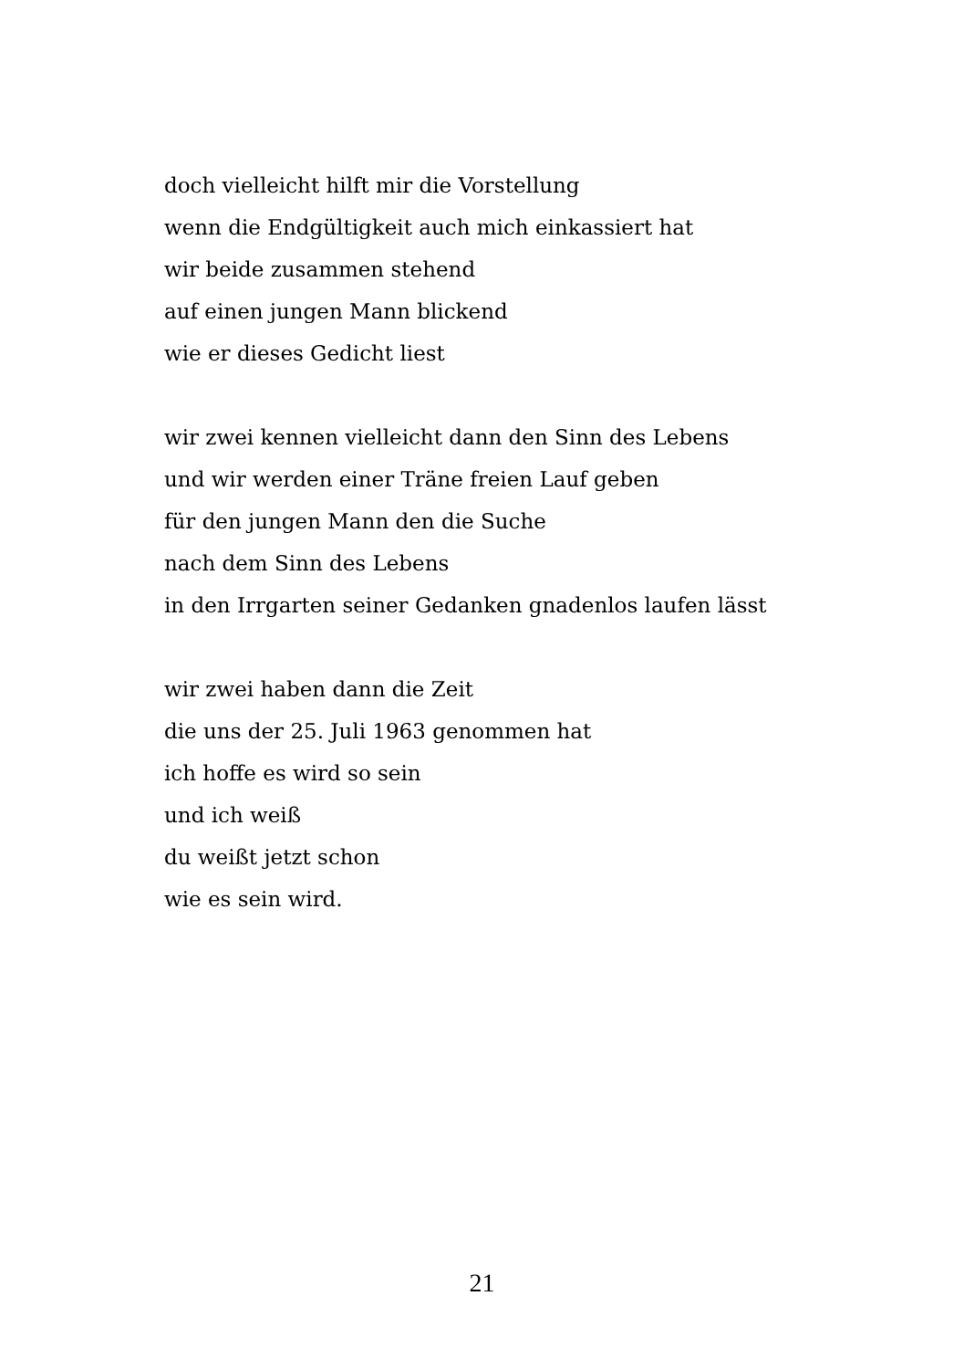doch vielleicht hilft mir die Vorstellung
wenn die Endgültigkeit auch mich einkassiert hat
wir beide zusammen stehend
auf einen jungen Mann blickend
wie er dieses Gedicht liest
wir zwei kennen vielleicht dann den Sinn des Lebens
und wir werden einer Träne freien Lauf geben
für den jungen Mann den die Suche
nach dem Sinn des Lebens
in den Irrgarten seiner Gedanken gnadenlos laufen lässt
wir zwei haben dann die Zeit
die uns der 25. Juli 1963 genommen hat
ich hoffe es wird so sein
und ich weiß
du weißt jetzt schon
wie es sein wird.
21